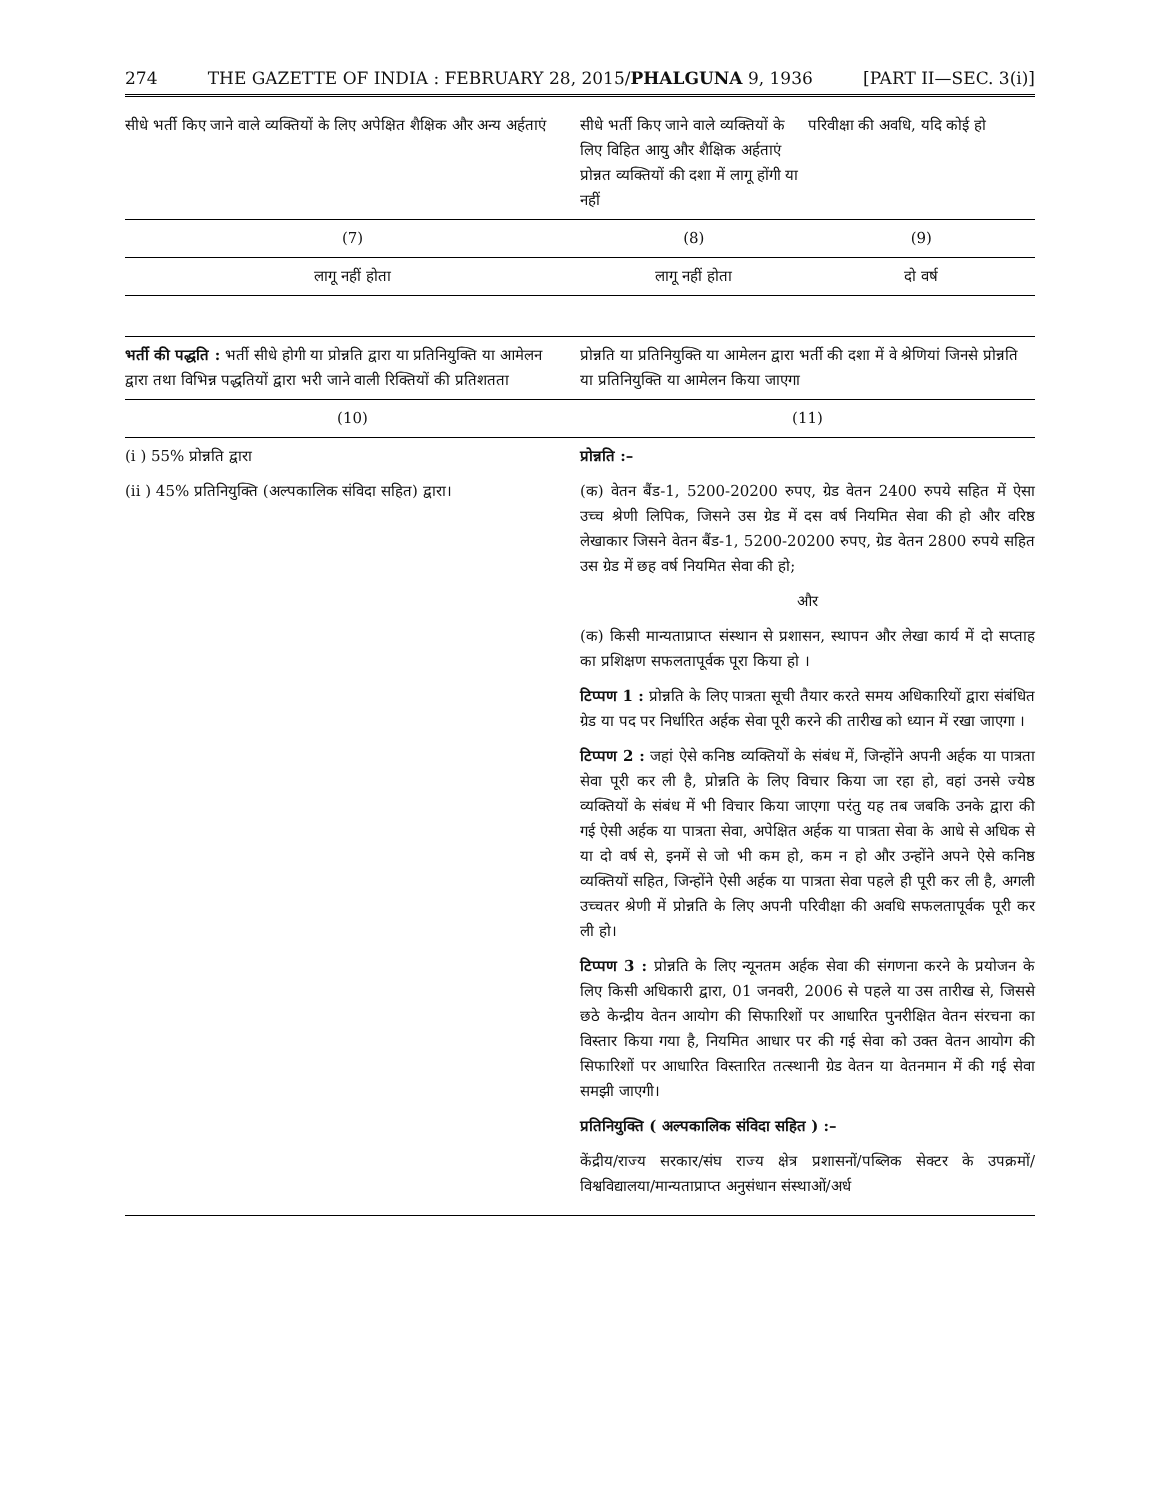274 THE GAZETTE OF INDIA : FEBRUARY 28, 2015/PHALGUNA 9, 1936 [PART II—SEC. 3(i)]
| सीधे भर्ती किए जाने वाले व्यक्तियों के लिए अपेक्षित शैक्षिक और अन्य अर्हताएं | सीधे भर्ती किए जाने वाले व्यक्तियों के लिए विहित आयु और शैक्षिक अर्हताएं प्रोन्नत व्यक्तियों की दशा में लागू होंगी या नहीं | परिवीक्षा की अवधि, यदि कोई हो |
| --- | --- | --- |
| (7) | (8) | (9) |
| लागू नहीं होता | लागू नहीं होता | दो वर्ष |
| भर्ती की पद्धति : भर्ती सीधे होगी या प्रोन्नति द्वारा या प्रतिनियुक्ति या आमेलन द्वारा तथा विभिन्न पद्धतियों द्वारा भरी जाने वाली रिक्तियों की प्रतिशतता | प्रोन्नति या प्रतिनियुक्ति या आमेलन द्वारा भर्ती की दशा में वे श्रेणियां जिनसे प्रोन्नति या प्रतिनियुक्ति या आमेलन किया जाएगा |
| --- | --- |
| (10) | (11) |
| (i ) 55% प्रोन्नति द्वारा (ii ) 45% प्रतिनियुक्ति (अल्पकालिक संविदा सहित) द्वारा। | प्रोन्नति :– (क) वेतन बैंड-1, 5200-20200 रुपए, ग्रेड वेतन 2400 रुपये सहित में ऐसा उच्च श्रेणी लिपिक, जिसने उस ग्रेड में दस वर्ष नियमित सेवा की हो और वरिष्ठ लेखाकार जिसने वेतन बैंड-1, 5200-20200 रुपए, ग्रेड वेतन 2800 रुपये सहित उस ग्रेड में छह वर्ष नियमित सेवा की हो; और (क) किसी मान्यताप्राप्त संस्थान से प्रशासन, स्थापन और लेखा कार्य में दो सप्ताह का प्रशिक्षण सफलतापूर्वक पूरा किया हो । टिप्पण 1 : प्रोन्नति के लिए पात्रता सूची तैयार करते समय अधिकारियों द्वारा संबंधित ग्रेड या पद पर निर्धारित अर्हक सेवा पूरी करने की तारीख को ध्यान में रखा जाएगा । टिप्पण 2 : जहां ऐसे कनिष्ठ व्यक्तियों के संबंध में, जिन्होंने अपनी अर्हक या पात्रता सेवा पूरी कर ली है, प्रोन्नति के लिए विचार किया जा रहा हो, वहां उनसे ज्येष्ठ व्यक्तियों के संबंध में भी विचार किया जाएगा परंतु यह तब जबकि उनके द्वारा की गई ऐसी अर्हक या पात्रता सेवा, अपेक्षित अर्हक या पात्रता सेवा के आधे से अधिक से या दो वर्ष से, इनमें से जो भी कम हो, कम न हो और उन्होंने अपने ऐसे कनिष्ठ व्यक्तियों सहित, जिन्होंने ऐसी अर्हक या पात्रता सेवा पहले ही पूरी कर ली है, अगली उच्चतर श्रेणी में प्रोन्नति के लिए अपनी परिवीक्षा की अवधि सफलतापूर्वक पूरी कर ली हो। टिप्पण 3 : प्रोन्नति के लिए न्यूनतम अर्हक सेवा की संगणना करने के प्रयोजन के लिए किसी अधिकारी द्वारा, 01 जनवरी, 2006 से पहले या उस तारीख से, जिससे छठे केन्द्रीय वेतन आयोग की सिफारिशों पर आधारित पुनरीक्षित वेतन संरचना का विस्तार किया गया है, नियमित आधार पर की गई सेवा को उक्त वेतन आयोग की सिफारिशों पर आधारित विस्तारित तत्स्थानी ग्रेड वेतन या वेतनमान में की गई सेवा समझी जाएगी। प्रतिनियुक्ति ( अल्पकालिक संविदा सहित ) :– केंद्रीय/राज्य सरकार/संघ राज्य क्षेत्र प्रशासनों/पब्लिक सेक्टर के उपक्रमों/विश्वविद्यालया/मान्यताप्राप्त अनुसंधान संस्थाओं/अर्ध |